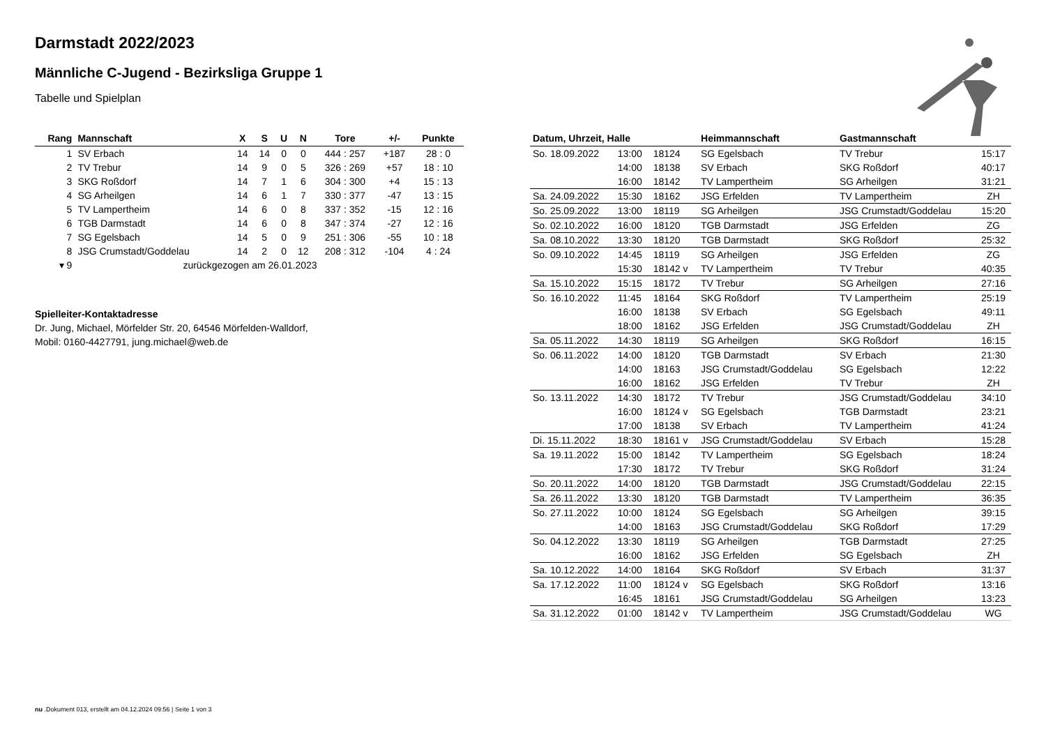Darmstadt 2022/2023
Männliche C-Jugend - Bezirksliga Gruppe 1
Tabelle und Spielplan
| Rang | Mannschaft | X | S | U | N | Tore | +/- | Punkte |
| --- | --- | --- | --- | --- | --- | --- | --- | --- |
| 1 | SV Erbach | 14 | 14 | 0 | 0 | 444 : 257 | +187 | 28 : 0 |
| 2 | TV Trebur | 14 | 9 | 0 | 5 | 326 : 269 | +57 | 18 : 10 |
| 3 | SKG Roßdorf | 14 | 7 | 1 | 6 | 304 : 300 | +4 | 15 : 13 |
| 4 | SG Arheilgen | 14 | 6 | 1 | 7 | 330 : 377 | -47 | 13 : 15 |
| 5 | TV Lampertheim | 14 | 6 | 0 | 8 | 337 : 352 | -15 | 12 : 16 |
| 6 | TGB Darmstadt | 14 | 6 | 0 | 8 | 347 : 374 | -27 | 12 : 16 |
| 7 | SG Egelsbach | 14 | 5 | 0 | 9 | 251 : 306 | -55 | 10 : 18 |
| 8 | JSG Crumstadt/Goddelau | 14 | 2 | 0 | 12 | 208 : 312 | -104 | 4 : 24 |
| ▾ 9 | zurückgezogen am 26.01.2023 | | | | | | | |
Spielleiter-Kontaktadresse
Dr. Jung, Michael, Mörfelder Str. 20, 64546 Mörfelden-Walldorf,
Mobil: 0160-4427791, jung.michael@web.de
| Datum, Uhrzeit, Halle | | | Heimmannschaft | Gastmannschaft | |
| --- | --- | --- | --- | --- | --- |
| So. 18.09.2022 | 13:00 | 18124 | SG Egelsbach | TV Trebur | 15:17 |
| | 14:00 | 18138 | SV Erbach | SKG Roßdorf | 40:17 |
| | 16:00 | 18142 | TV Lampertheim | SG Arheilgen | 31:21 |
| Sa. 24.09.2022 | 15:30 | 18162 | JSG Erfelden | TV Lampertheim | ZH |
| So. 25.09.2022 | 13:00 | 18119 | SG Arheilgen | JSG Crumstadt/Goddelau | 15:20 |
| So. 02.10.2022 | 16:00 | 18120 | TGB Darmstadt | JSG Erfelden | ZG |
| Sa. 08.10.2022 | 13:30 | 18120 | TGB Darmstadt | SKG Roßdorf | 25:32 |
| So. 09.10.2022 | 14:45 | 18119 | SG Arheilgen | JSG Erfelden | ZG |
| | 15:30 | 18142 v | TV Lampertheim | TV Trebur | 40:35 |
| Sa. 15.10.2022 | 15:15 | 18172 | TV Trebur | SG Arheilgen | 27:16 |
| So. 16.10.2022 | 11:45 | 18164 | SKG Roßdorf | TV Lampertheim | 25:19 |
| | 16:00 | 18138 | SV Erbach | SG Egelsbach | 49:11 |
| | 18:00 | 18162 | JSG Erfelden | JSG Crumstadt/Goddelau | ZH |
| Sa. 05.11.2022 | 14:30 | 18119 | SG Arheilgen | SKG Roßdorf | 16:15 |
| So. 06.11.2022 | 14:00 | 18120 | TGB Darmstadt | SV Erbach | 21:30 |
| | 14:00 | 18163 | JSG Crumstadt/Goddelau | SG Egelsbach | 12:22 |
| | 16:00 | 18162 | JSG Erfelden | TV Trebur | ZH |
| So. 13.11.2022 | 14:30 | 18172 | TV Trebur | JSG Crumstadt/Goddelau | 34:10 |
| | 16:00 | 18124 v | SG Egelsbach | TGB Darmstadt | 23:21 |
| | 17:00 | 18138 | SV Erbach | TV Lampertheim | 41:24 |
| Di. 15.11.2022 | 18:30 | 18161 v | JSG Crumstadt/Goddelau | SV Erbach | 15:28 |
| Sa. 19.11.2022 | 15:00 | 18142 | TV Lampertheim | SG Egelsbach | 18:24 |
| | 17:30 | 18172 | TV Trebur | SKG Roßdorf | 31:24 |
| So. 20.11.2022 | 14:00 | 18120 | TGB Darmstadt | JSG Crumstadt/Goddelau | 22:15 |
| Sa. 26.11.2022 | 13:30 | 18120 | TGB Darmstadt | TV Lampertheim | 36:35 |
| So. 27.11.2022 | 10:00 | 18124 | SG Egelsbach | SG Arheilgen | 39:15 |
| | 14:00 | 18163 | JSG Crumstadt/Goddelau | SKG Roßdorf | 17:29 |
| So. 04.12.2022 | 13:30 | 18119 | SG Arheilgen | TGB Darmstadt | 27:25 |
| | 16:00 | 18162 | JSG Erfelden | SG Egelsbach | ZH |
| Sa. 10.12.2022 | 14:00 | 18164 | SKG Roßdorf | SV Erbach | 31:37 |
| Sa. 17.12.2022 | 11:00 | 18124 v | SG Egelsbach | SKG Roßdorf | 13:16 |
| | 16:45 | 18161 | JSG Crumstadt/Goddelau | SG Arheilgen | 13:23 |
| Sa. 31.12.2022 | 01:00 | 18142 v | TV Lampertheim | JSG Crumstadt/Goddelau | WG |
nu .Dokument 013, erstellt am 04.12.2024 09:56 | Seite 1 von 3